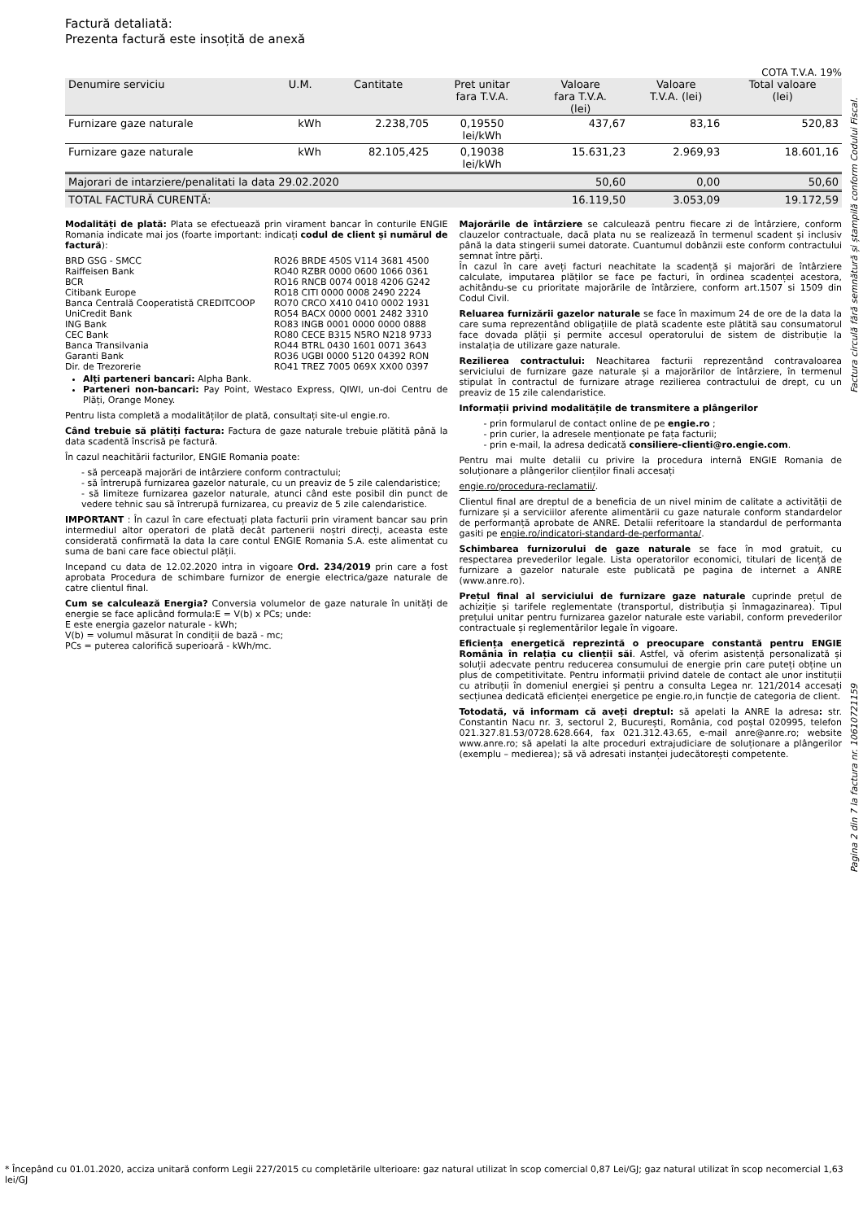Factură detaliată:
Prezenta factură este insoțită de anexă
COTA T.V.A. 19%
| Denumire serviciu | U.M. | Cantitate | Pret unitar fara T.V.A. | Valoare fara T.V.A. (lei) | Valoare T.V.A. (lei) | Total valoare (lei) |
| --- | --- | --- | --- | --- | --- | --- |
| Furnizare gaze naturale | kWh | 2.238,705 | 0,19550 lei/kWh | 437,67 | 83,16 | 520,83 |
| Furnizare gaze naturale | kWh | 82.105,425 | 0,19038 lei/kWh | 15.631,23 | 2.969,93 | 18.601,16 |
| Majorari de intarziere/penalitati la data 29.02.2020 | | | | 50,60 | 0,00 | 50,60 |
| TOTAL FACTURĂ CURENTĂ: | | | | 16.119,50 | 3.053,09 | 19.172,59 |
Modalități de plată: Plata se efectuează prin virament bancar în conturile ENGIE Romania indicate mai jos (foarte important: indicați codul de client și numărul de factură):
| BRD GSG - SMCC | RO26 BRDE 450S V114 3681 4500 |
| Raiffeisen Bank | RO40 RZBR 0000 0600 1066 0361 |
| BCR | RO16 RNCB 0074 0018 4206 G242 |
| Citibank Europe | RO18 CITI 0000 0008 2490 2224 |
| Banca Centrală Cooperatistă CREDITCOOP | RO70 CRCO X410 0410 0002 1931 |
| UniCredit Bank | RO54 BACX 0000 0001 2482 3310 |
| ING Bank | RO83 INGB 0001 0000 0000 0888 |
| CEC Bank | RO80 CECE B315 N5RO N218 9733 |
| Banca Transilvania | RO44 BTRL 0430 1601 0071 3643 |
| Garanti Bank | RO36 UGBI 0000 5120 04392 RON |
| Dir. de Trezorerie | RO41 TREZ 7005 069X XX00 0397 |
Alți parteneri bancari: Alpha Bank.
Parteneri non-bancari: Pay Point, Westaco Express, QIWI, un-doi Centru de Plăți, Orange Money.
Pentru lista completă a modalităților de plată, consultați site-ul engie.ro.
Când trebuie să plătiți factura: Factura de gaze naturale trebuie plătită până la data scadentă înscrisă pe factură.
În cazul neachitării facturilor, ENGIE Romania poate:
- să perceapă majorări de intârziere conform contractului;
- să întrerupă furnizarea gazelor naturale, cu un preaviz de 5 zile calendaristice;
- să limiteze furnizarea gazelor naturale, atunci când este posibil din punct de vedere tehnic sau să întrerupă furnizarea, cu preaviz de 5 zile calendaristice.
IMPORTANT : În cazul în care efectuați plata facturii prin virament bancar sau prin intermediul altor operatori de plată decât partenerii noștri direcți, aceasta este considerată confirmată la data la care contul ENGIE Romania S.A. este alimentat cu suma de bani care face obiectul plății.
Incepand cu data de 12.02.2020 intra in vigoare Ord. 234/2019 prin care a fost aprobata Procedura de schimbare furnizor de energie electrica/gaze naturale de catre clientul final.
Cum se calculează Energia? Conversia volumelor de gaze naturale în unități de energie se face aplicând formula:E = V(b) x PCs; unde:
E este energia gazelor naturale - kWh;
V(b) = volumul măsurat în condiții de bază - mc;
PCs = puterea calorifică superioară - kWh/mc.
Majorările de întârziere se calculează pentru fiecare zi de întârziere, conform clauzelor contractuale, dacă plata nu se realizează în termenul scadent și inclusiv până la data stingerii sumei datorate. Cuantumul dobânzii este conform contractului semnat între părți.
În cazul în care aveți facturi neachitate la scadență și majorări de întârziere calculate, imputarea plăților se face pe facturi, în ordinea scadenței acestora, achitându-se cu prioritate majorările de întârziere, conform art.1507 si 1509 din Codul Civil.
Reluarea furnizării gazelor naturale se face în maximum 24 de ore de la data la care suma reprezentând obligațiile de plată scadente este plătită sau consumatorul face dovada plății și permite accesul operatorului de sistem de distribuție la instalația de utilizare gaze naturale.
Rezilierea contractului: Neachitarea facturii reprezentând contravaloarea serviciului de furnizare gaze naturale și a majorărilor de întârziere, în termenul stipulat în contractul de furnizare atrage rezilierea contractului de drept, cu un preaviz de 15 zile calendaristice.
Informații privind modalitățile de transmitere a plângerilor
- prin formularul de contact online de pe engie.ro ;
- prin curier, la adresele menționate pe fața facturii;
- prin e-mail, la adresa dedicată consiliere-clienti@ro.engie.com.
Pentru mai multe detalii cu privire la procedura internă ENGIE Romania de soluționare a plângerilor clienților finali accesați
engie.ro/procedura-reclamatii/.
Clientul final are dreptul de a beneficia de un nivel minim de calitate a activității de furnizare și a serviciilor aferente alimentării cu gaze naturale conform standardelor de performanță aprobate de ANRE. Detalii referitoare la standardul de performanta gasiti pe engie.ro/indicatori-standard-de-performanta/.
Schimbarea furnizorului de gaze naturale se face în mod gratuit, cu respectarea prevederilor legale. Lista operatorilor economici, titulari de licență de furnizare a gazelor naturale este publicată pe pagina de internet a ANRE (www.anre.ro).
Prețul final al serviciului de furnizare gaze naturale cuprinde prețul de achiziție și tarifele reglementate (transportul, distribuția și înmagazinarea). Tipul prețului unitar pentru furnizarea gazelor naturale este variabil, conform prevederilor contractuale și reglementărilor legale în vigoare.
Eficiența energetică reprezintă o preocupare constantă pentru ENGIE România în relația cu clienții săi. Astfel, vă oferim asistență personalizată și soluții adecvate pentru reducerea consumului de energie prin care puteți obține un plus de competitivitate. Pentru informații privind datele de contact ale unor instituții cu atribuții în domeniul energiei și pentru a consulta Legea nr. 121/2014 accesați secțiunea dedicată eficienței energetice pe engie.ro,in funcție de categoria de client.
Totodată, vă informam că aveți dreptul: să apelati la ANRE la adresa: str. Constantin Nacu nr. 3, sectorul 2, București, România, cod poștal 020995, telefon 021.327.81.53/0728.628.664, fax 021.312.43.65, e-mail anre@anre.ro; website www.anre.ro; să apelati la alte proceduri extrajudiciare de soluționare a plângerilor (exemplu – medierea); să vă adresati instanței judecătorești competente.
Factura circulă fără semnătură și ștampilă conform Codului Fiscal.
Pagina 2 din 7 la factura nr. 10610721159
* Începând cu 01.01.2020, acciza unitară conform Legii 227/2015 cu completările ulterioare: gaz natural utilizat în scop comercial 0,87 Lei/GJ; gaz natural utilizat în scop necomercial 1,63 lei/GJ